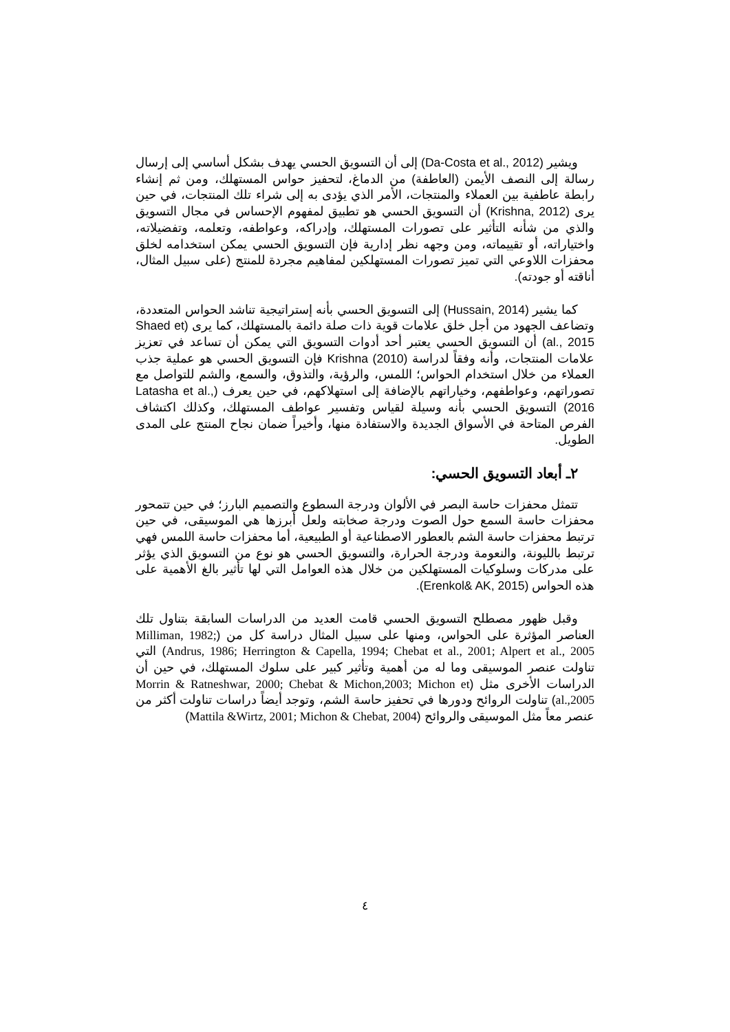ويشير (Da-Costa et al., 2012) إلى أن التسويق الحسي يهدف بشكل أساسي إلى إرسال رسالة إلى النصف الأيمن (العاطفة) من الدماغ، لتحفيز حواس المستهلك، ومن ثم إنشاء رابطة عاطفية بين العملاء والمنتجات، الأمر الذي يؤدى به إلى شراء تلك المنتجات، في حين يرى (Krishna, 2012) أن التسويق الحسي هو تطبيق لمفهوم الإحساس في مجال التسويق والذي من شأنه التأثير على تصورات المستهلك، وإدراكه، وعواطفه، وتعلمه، وتفضيلاته، واختياراته، أو تقييماته، ومن وجهه نظر إدارية فإن التسويق الحسي يمكن استخدامه لخلق محفزات اللاوعي التي تميز تصورات المستهلكين لمفاهيم مجردة للمنتج (على سبيل المثال، أناقته أو جودته).
كما يشير (Hussain, 2014) إلى التسويق الحسي بأنه إستراتيجية تناشد الحواس المتعددة، وتضاعف الجهود من أجل خلق علامات قوية ذات صلة دائمة بالمستهلك، كما يرى (Shaed et al., 2015) أن التسويق الحسي يعتبر أحد أدوات التسويق التي يمكن أن تساعد في تعزيز علامات المنتجات، وأنه وفقاً لدراسة Krishna (2010) فإن التسويق الحسي هو عملية جذب العملاء من خلال استخدام الحواس؛ اللمس، والرؤية، والتذوق، والسمع، والشم للتواصل مع تصوراتهم، وعواطفهم، وخياراتهم بالإضافة إلى استهلاكهم، في حين يعرف (Latasha et al., 2016) التسويق الحسي بأنه وسيلة لقياس وتفسير عواطف المستهلك، وكذلك اكتشاف الفرص المتاحة في الأسواق الجديدة والاستفادة منها، وأخيراً ضمان نجاح المنتج على المدى الطويل.
٢ـ أبعاد التسويق الحسي:
تتمثل محفزات حاسة البصر في الألوان ودرجة السطوع والتصميم البارز؛ في حين تتمحور محفزات حاسة السمع حول الصوت ودرجة صخابته ولعل أبرزها هي الموسيقى، في حين ترتبط محفزات حاسة الشم بالعطور الاصطناعية أو الطبيعية، أما محفزات حاسة اللمس فهي ترتبط بالليونة، والنعومة ودرجة الحرارة، والتسويق الحسي هو نوع من التسويق الذي يؤثر على مدركات وسلوكيات المستهلكين من خلال هذه العوامل التي لها تأثير بالغ الأهمية على هذه الحواس (Erenkol& AK, 2015).
وقبل ظهور مصطلح التسويق الحسي قامت العديد من الدراسات السابقة بتناول تلك العناصر المؤثرة على الحواس، ومنها على سبيل المثال دراسة كل من (Milliman, 1982; Andrus, 1986; Herrington & Capella, 1994; Chebat et al., 2001; Alpert et al., 2005) التي تناولت عنصر الموسيقى وما له من أهمية وتأثير كبير على سلوك المستهلك، في حين أن الدراسات الأخرى مثل (Morrin & Ratneshwar, 2000; Chebat & Michon,2003; Michon et al.,2005) تناولت الروائح ودورها في تحفيز حاسة الشم، وتوجد أيضاً دراسات تناولت أكثر من عنصر معاً مثل الموسيقى والروائح (Mattila &Wirtz, 2001; Michon & Chebat, 2004)
٤